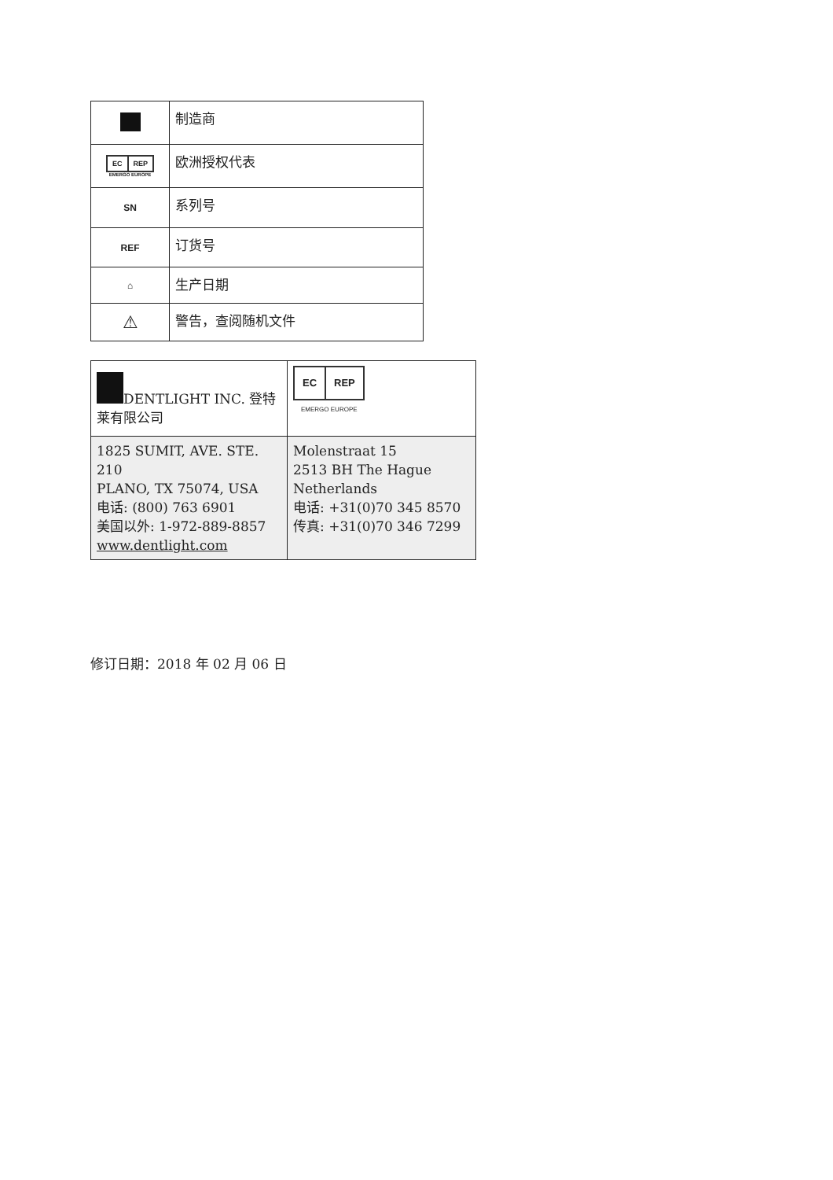| | 制造商 |
| EC REP EMERGO EUROPE | 欧洲授权代表 |
| SN | 系列号 |
| REF | 订货号 |
| ⌂ | 生产日期 |
| ⚠ | 警告，查阅随机文件 |
| DENTLIGHT INC. 登特莱有限公司 | EC REP EMERGO EUROPE |
| 1825 SUMIT, AVE. STE. 210 PLANO, TX 75074, USA 电话: (800) 763 6901 美国以外: 1-972-889-8857 www.dentlight.com | Molenstraat 15 2513 BH The Hague Netherlands 电话: +31(0)70 345 8570 传真: +31(0)70 346 7299 |
修订日期：2018 年 02 月 06 日